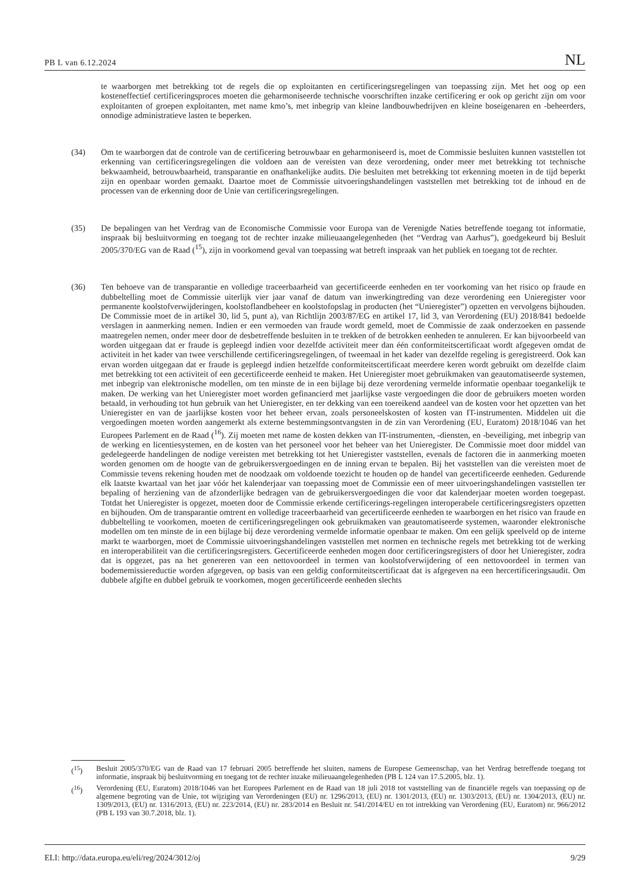PB L van 6.12.2024 NL
te waarborgen met betrekking tot de regels die op exploitanten en certificeringsregelingen van toepassing zijn. Met het oog op een kosteneffectief certificeringsproces moeten die geharmoniseerde technische voorschriften inzake certificering er ook op gericht zijn om voor exploitanten of groepen exploitanten, met name kmo’s, met inbegrip van kleine landbouwbedrijven en kleine boseigenaren en -beheerders, onnodige administratieve lasten te beperken.
(34) Om te waarborgen dat de controle van de certificering betrouwbaar en geharmoniseerd is, moet de Commissie besluiten kunnen vaststellen tot erkenning van certificeringsregelingen die voldoen aan de vereisten van deze verordening, onder meer met betrekking tot technische bekwaamheid, betrouwbaarheid, transparantie en onafhankelijke audits. Die besluiten met betrekking tot erkenning moeten in de tijd beperkt zijn en openbaar worden gemaakt. Daartoe moet de Commissie uitvoeringshandelingen vaststellen met betrekking tot de inhoud en de processen van de erkenning door de Unie van certificeringsregelingen.
(35) De bepalingen van het Verdrag van de Economische Commissie voor Europa van de Verenigde Naties betreffende toegang tot informatie, inspraak bij besluitvorming en toegang tot de rechter inzake milieuaangelegenheden (het “Verdrag van Aarhus”), goedgekeurd bij Besluit 2005/370/EG van de Raad (<sup>15</sup>), zijn in voorkomend geval van toepassing wat betreft inspraak van het publiek en toegang tot de rechter.
(36) Ten behoeve van de transparantie en volledige traceerbaarheid van gecertificeerde eenheden en ter voorkoming van het risico op fraude en dubbeltelling moet de Commissie uiterlijk vier jaar vanaf de datum van inwerkingtreding van deze verordening een Unieregister voor permanente koolstofverwijderingen, koolstoflandbeheer en koolstofopslag in producten (het “Unieregister”) opzetten en vervolgens bijhouden. De Commissie moet de in artikel 30, lid 5, punt a), van Richtlijn 2003/87/EG en artikel 17, lid 3, van Verordening (EU) 2018/841 bedoelde verslagen in aanmerking nemen. Indien er een vermoeden van fraude wordt gemeld, moet de Commissie de zaak onderzoeken en passende maatregelen nemen, onder meer door de desbetreffende besluiten in te trekken of de betrokken eenheden te annuleren. Er kan bijvoorbeeld van worden uitgegaan dat er fraude is gepleegd indien voor dezelfde activiteit meer dan één conformiteitscertificaat wordt afgegeven omdat de activiteit in het kader van twee verschillende certificeringsregelingen, of tweemaal in het kader van dezelfde regeling is geregistreerd. Ook kan ervan worden uitgegaan dat er fraude is gepleegd indien hetzelfde conformiteitscertificaat meerdere keren wordt gebruikt om dezelfde claim met betrekking tot een activiteit of een gecertificeerde eenheid te maken. Het Unieregister moet gebruikmaken van geautomatiseerde systemen, met inbegrip van elektronische modellen, om ten minste de in een bijlage bij deze verordening vermelde informatie openbaar toegankelijk te maken. De werking van het Unieregister moet worden gefinancierd met jaarlijkse vaste vergoedingen die door de gebruikers moeten worden betaald, in verhouding tot hun gebruik van het Unieregister, en ter dekking van een toereikend aandeel van de kosten voor het opzetten van het Unieregister en van de jaarlijkse kosten voor het beheer ervan, zoals personeelskosten of kosten van IT-instrumenten. Middelen uit die vergoedingen moeten worden aangemerkt als externe bestemmingsontvangsten in de zin van Verordening (EU, Euratom) 2018/1046 van het Europees Parlement en de Raad (<sup>16</sup>). Zij moeten met name de kosten dekken van IT-instrumenten, -diensten, en -beveiliging, met inbegrip van de werking en licentiesystemen, en de kosten van het personeel voor het beheer van het Unieregister. De Commissie moet door middel van gedelegeerde handelingen de nodige vereisten met betrekking tot het Unieregister vaststellen, evenals de factoren die in aanmerking moeten worden genomen om de hoogte van de gebruikersvergoedingen en de inning ervan te bepalen. Bij het vaststellen van die vereisten moet de Commissie tevens rekening houden met de noodzaak om voldoende toezicht te houden op de handel van gecertificeerde eenheden. Gedurende elk laatste kwartaal van het jaar vóór het kalenderjaar van toepassing moet de Commissie een of meer uitvoeringshandelingen vaststellen ter bepaling of herziening van de afzonderlijke bedragen van de gebruikersvergoedingen die voor dat kalenderjaar moeten worden toegepast. Totdat het Unieregister is opgezet, moeten door de Commissie erkende certificerings-regelingen interoperabele certificeringsregisters opzetten en bijhouden. Om de transparantie omtrent en volledige traceerbaarheid van gecertificeerde eenheden te waarborgen en het risico van fraude en dubbeltelling te voorkomen, moeten de certificeringsregelingen ook gebruikmaken van geautomatiseerde systemen, waaronder elektronische modellen om ten minste de in een bijlage bij deze verordening vermelde informatie openbaar te maken. Om een gelijk speelveld op de interne markt te waarborgen, moet de Commissie uitvoeringshandelingen vaststellen met normen en technische regels met betrekking tot de werking en interoperabiliteit van die certificeringsregisters. Gecertificeerde eenheden mogen door certificeringsregisters of door het Unieregister, zodra dat is opgezet, pas na het genereren van een nettovoordeel in termen van koolstofverwijdering of een nettovoordeel in termen van bodememissiereductie worden afgegeven, op basis van een geldig conformiteitscertificaat dat is afgegeven na een hercertificeringsaudit. Om dubbele afgifte en dubbel gebruik te voorkomen, mogen gecertificeerde eenheden slechts
(<sup>15</sup>) Besluit 2005/370/EG van de Raad van 17 februari 2005 betreffende het sluiten, namens de Europese Gemeenschap, van het Verdrag betreffende toegang tot informatie, inspraak bij besluitvorming en toegang tot de rechter inzake milieuaangelegenheden (PB L 124 van 17.5.2005, blz. 1).
(<sup>16</sup>) Verordening (EU, Euratom) 2018/1046 van het Europees Parlement en de Raad van 18 juli 2018 tot vaststelling van de financiële regels van toepassing op de algemene begroting van de Unie, tot wijziging van Verordeningen (EU) nr. 1296/2013, (EU) nr. 1301/2013, (EU) nr. 1303/2013, (EU) nr. 1304/2013, (EU) nr. 1309/2013, (EU) nr. 1316/2013, (EU) nr. 223/2014, (EU) nr. 283/2014 en Besluit nr. 541/2014/EU en tot intrekking van Verordening (EU, Euratom) nr. 966/2012 (PB L 193 van 30.7.2018, blz. 1).
ELI: http://data.europa.eu/eli/reg/2024/3012/oj 9/29